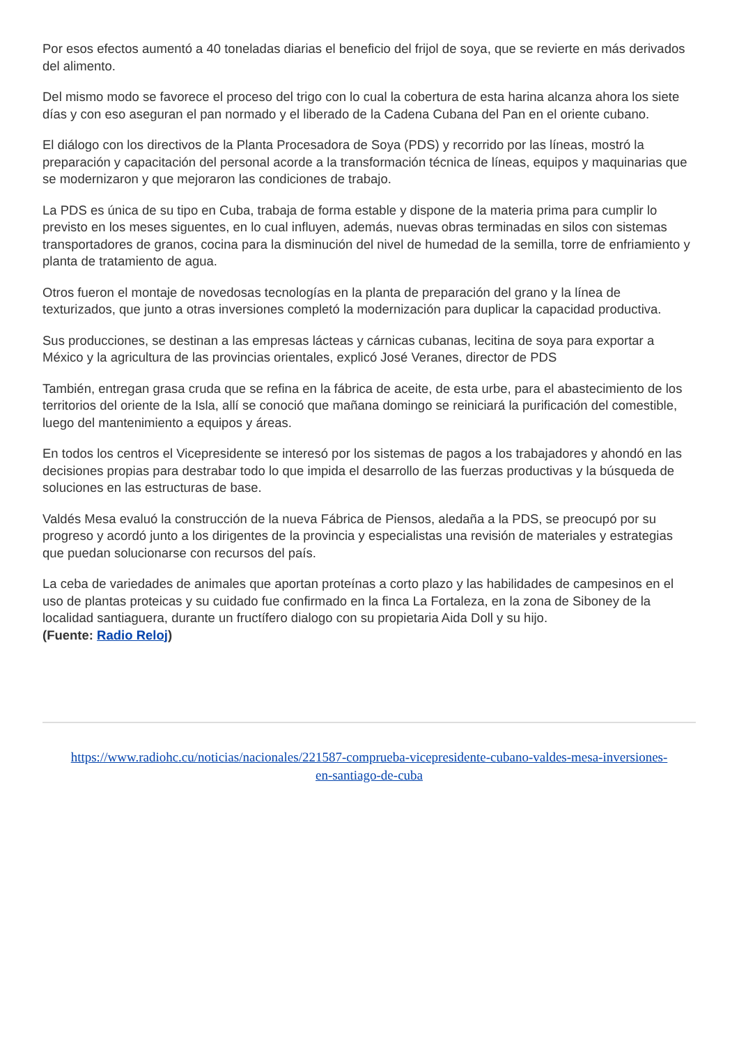Por esos efectos aumentó a 40 toneladas diarias el beneficio del frijol de soya, que se revierte en más derivados del alimento.
Del mismo modo se favorece el proceso del trigo con lo cual la cobertura de esta harina alcanza ahora los siete días y con eso aseguran el pan normado y el liberado de la Cadena Cubana del Pan en el oriente cubano.
El diálogo con los directivos de la Planta Procesadora de Soya (PDS) y recorrido por las líneas, mostró la preparación y capacitación del personal acorde a la transformación técnica de líneas, equipos y maquinarias que se modernizaron y que mejoraron las condiciones de trabajo.
La PDS es única de su tipo en Cuba, trabaja de forma estable y dispone de la materia prima para cumplir lo previsto en los meses siguentes, en lo cual influyen, además, nuevas obras terminadas en silos con sistemas transportadores de granos, cocina para la disminución del nivel de humedad de la semilla, torre de enfriamiento y planta de tratamiento de agua.
Otros fueron el montaje de novedosas tecnologías en la planta de preparación del grano y la línea de texturizados, que junto a otras inversiones completó la modernización para duplicar la capacidad productiva.
Sus producciones, se destinan a las empresas lácteas y cárnicas cubanas, lecitina de soya para exportar a México y la agricultura de las provincias orientales, explicó José Veranes, director de PDS
También, entregan grasa cruda que se refina en la fábrica de aceite, de esta urbe, para el abastecimiento de los territorios del oriente de la Isla, allí se conoció que mañana domingo se reiniciará la purificación del comestible, luego del mantenimiento a equipos y áreas.
En todos los centros el Vicepresidente se interesó por los sistemas de pagos a los trabajadores y ahondó en las decisiones propias para destrabar todo lo que impida el desarrollo de las fuerzas productivas y la búsqueda de soluciones en las estructuras de base.
Valdés Mesa evaluó la construcción de la nueva Fábrica de Piensos, aledaña a la PDS, se preocupó por su progreso y acordó junto a los dirigentes de la provincia y especialistas una revisión de materiales y estrategias que puedan solucionarse con recursos del país.
La ceba de variedades de animales que aportan proteínas a corto plazo y las habilidades de campesinos en el uso de plantas proteicas y su cuidado fue confirmado en la finca La Fortaleza, en la zona de Siboney de la localidad santiaguera, durante un fructífero dialogo con su propietaria Aida Doll y su hijo.
(Fuente: Radio Reloj)
https://www.radiohc.cu/noticias/nacionales/221587-comprueba-vicepresidente-cubano-valdes-mesa-inversiones-en-santiago-de-cuba